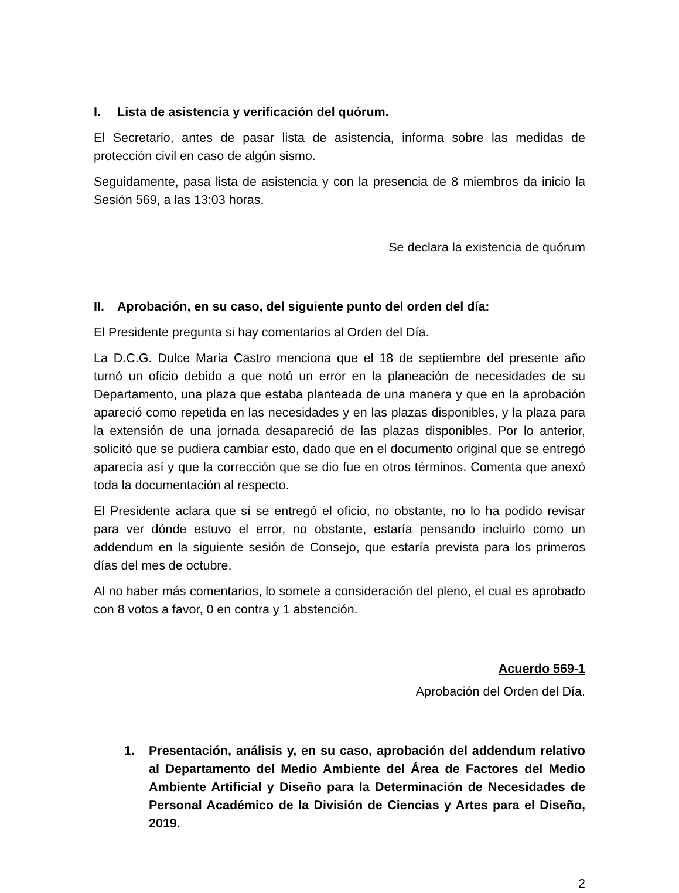I. Lista de asistencia y verificación del quórum.
El Secretario, antes de pasar lista de asistencia, informa sobre las medidas de protección civil en caso de algún sismo.
Seguidamente, pasa lista de asistencia y con la presencia de 8 miembros da inicio la Sesión 569, a las 13:03 horas.
Se declara la existencia de quórum
II. Aprobación, en su caso, del siguiente punto del orden del día:
El Presidente pregunta si hay comentarios al Orden del Día.
La D.C.G. Dulce María Castro menciona que el 18 de septiembre del presente año turnó un oficio debido a que notó un error en la planeación de necesidades de su Departamento, una plaza que estaba planteada de una manera y que en la aprobación apareció como repetida en las necesidades y en las plazas disponibles, y la plaza para la extensión de una jornada desapareció de las plazas disponibles. Por lo anterior, solicitó que se pudiera cambiar esto, dado que en el documento original que se entregó aparecía así y que la corrección que se dio fue en otros términos. Comenta que anexó toda la documentación al respecto.
El Presidente aclara que sí se entregó el oficio, no obstante, no lo ha podido revisar para ver dónde estuvo el error, no obstante, estaría pensando incluirlo como un addendum en la siguiente sesión de Consejo, que estaría prevista para los primeros días del mes de octubre.
Al no haber más comentarios, lo somete a consideración del pleno, el cual es aprobado con 8 votos a favor, 0 en contra y 1 abstención.
Acuerdo 569-1
Aprobación del Orden del Día.
1. Presentación, análisis y, en su caso, aprobación del addendum relativo al Departamento del Medio Ambiente del Área de Factores del Medio Ambiente Artificial y Diseño para la Determinación de Necesidades de Personal Académico de la División de Ciencias y Artes para el Diseño, 2019.
2